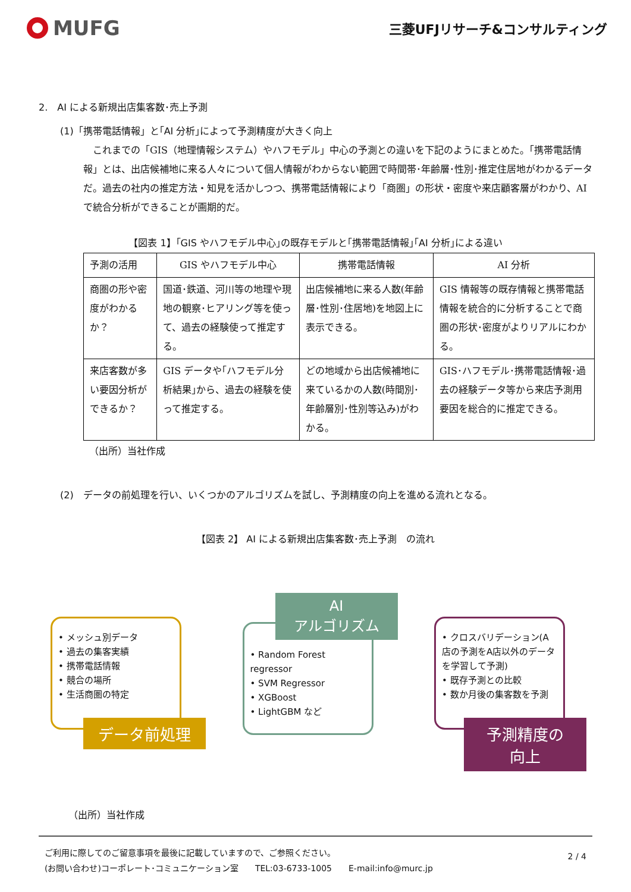MUFG
三菱UFJリサーチ&コンサルティング
2.　AI による新規出店集客数･売上予測
(1)「携帯電話情報」と｢AI 分析｣によって予測精度が大きく向上
　これまでの「GIS（地理情報システム）やハフモデル」中心の予測との違いを下記のようにまとめた。「携帯電話情報」とは、出店候補地に来る人々について個人情報がわからない範囲で時間帯･年齢層･性別･推定住居地がわかるデータだ。過去の社内の推定方法・知見を活かしつつ、携帯電話情報により「商圏」の形状・密度や来店顧客層がわかり、AI で統合分析ができることが画期的だ。
【図表 1】｢GIS やハフモデル中心｣の既存モデルと｢携帯電話情報｣｢AI 分析｣による違い
| 予測の活用 | GIS やハフモデル中心 | 携帯電話情報 | AI 分析 |
| 商圏の形や密度がわかるか？ | 国道･鉄道、河川等の地理や現地の観察･ヒアリング等を使って、過去の経験使って推定する。 | 出店候補地に来る人数(年齢層･性別･住居地)を地図上に表示できる。 | GIS 情報等の既存情報と携帯電話情報を統合的に分析することで商圏の形状･密度がよりリアルにわかる。 |
| 来店客数が多い要因分析ができるか？ | GIS データや｢ハフモデル分析結果｣から、過去の経験を使って推定する。 | どの地域から出店候補地に来ているかの人数(時間別･年齢層別･性別等込み)がわかる。 | GIS･ハフモデル･携帯電話情報･過去の経験データ等から来店予測用要因を総合的に推定できる。 |
（出所）当社作成
(2)　データの前処理を行い、いくつかのアルゴリズムを試し、予測精度の向上を進める流れとなる。
【図表 2】 AI による新規出店集客数･売上予測　の流れ
• メッシュ別データ
• 過去の集客実績
• 携帯電話情報
• 競合の場所
• 生活商圏の特定
データ前処理
AI
アルゴリズム
• Random Forest regressor
• SVM Regressor
• XGBoost
• LightGBM など
• クロスバリデーション(A店の予測をA店以外のデータを学習して予測)
• 既存予測との比較
• 数か月後の集客数を予測
予測精度の
向上
（出所）当社作成
ご利用に際してのご留意事項を最後に記載していますので、ご参照ください。
(お問い合わせ)コーポレート･コミュニケーション室　　TEL:03-6733-1005　　E-mail:info@murc.jp
2 / 4